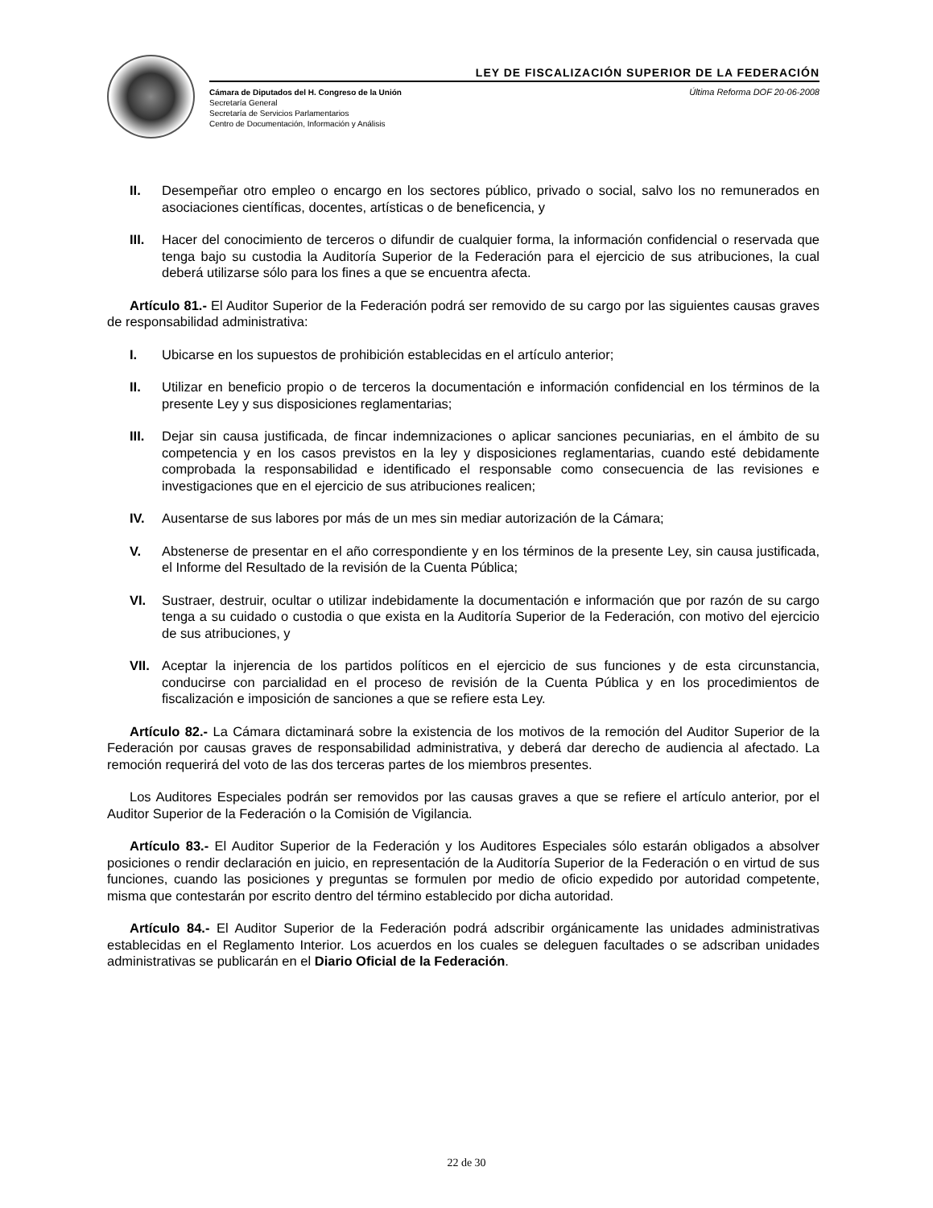LEY DE FISCALIZACIÓN SUPERIOR DE LA FEDERACIÓN
Última Reforma DOF 20-06-2008 Cámara de Diputados del H. Congreso de la Unión
Secretaría General
Secretaría de Servicios Parlamentarios
Centro de Documentación, Información y Análisis
II. Desempeñar otro empleo o encargo en los sectores público, privado o social, salvo los no remunerados en asociaciones científicas, docentes, artísticas o de beneficencia, y
III. Hacer del conocimiento de terceros o difundir de cualquier forma, la información confidencial o reservada que tenga bajo su custodia la Auditoría Superior de la Federación para el ejercicio de sus atribuciones, la cual deberá utilizarse sólo para los fines a que se encuentra afecta.
Artículo 81.- El Auditor Superior de la Federación podrá ser removido de su cargo por las siguientes causas graves de responsabilidad administrativa:
I. Ubicarse en los supuestos de prohibición establecidas en el artículo anterior;
II. Utilizar en beneficio propio o de terceros la documentación e información confidencial en los términos de la presente Ley y sus disposiciones reglamentarias;
III. Dejar sin causa justificada, de fincar indemnizaciones o aplicar sanciones pecuniarias, en el ámbito de su competencia y en los casos previstos en la ley y disposiciones reglamentarias, cuando esté debidamente comprobada la responsabilidad e identificado el responsable como consecuencia de las revisiones e investigaciones que en el ejercicio de sus atribuciones realicen;
IV. Ausentarse de sus labores por más de un mes sin mediar autorización de la Cámara;
V. Abstenerse de presentar en el año correspondiente y en los términos de la presente Ley, sin causa justificada, el Informe del Resultado de la revisión de la Cuenta Pública;
VI. Sustraer, destruir, ocultar o utilizar indebidamente la documentación e información que por razón de su cargo tenga a su cuidado o custodia o que exista en la Auditoría Superior de la Federación, con motivo del ejercicio de sus atribuciones, y
VII. Aceptar la injerencia de los partidos políticos en el ejercicio de sus funciones y de esta circunstancia, conducirse con parcialidad en el proceso de revisión de la Cuenta Pública y en los procedimientos de fiscalización e imposición de sanciones a que se refiere esta Ley.
Artículo 82.- La Cámara dictaminará sobre la existencia de los motivos de la remoción del Auditor Superior de la Federación por causas graves de responsabilidad administrativa, y deberá dar derecho de audiencia al afectado. La remoción requerirá del voto de las dos terceras partes de los miembros presentes.
Los Auditores Especiales podrán ser removidos por las causas graves a que se refiere el artículo anterior, por el Auditor Superior de la Federación o la Comisión de Vigilancia.
Artículo 83.- El Auditor Superior de la Federación y los Auditores Especiales sólo estarán obligados a absolver posiciones o rendir declaración en juicio, en representación de la Auditoría Superior de la Federación o en virtud de sus funciones, cuando las posiciones y preguntas se formulen por medio de oficio expedido por autoridad competente, misma que contestarán por escrito dentro del término establecido por dicha autoridad.
Artículo 84.- El Auditor Superior de la Federación podrá adscribir orgánicamente las unidades administrativas establecidas en el Reglamento Interior. Los acuerdos en los cuales se deleguen facultades o se adscriban unidades administrativas se publicarán en el Diario Oficial de la Federación.
22 de 30